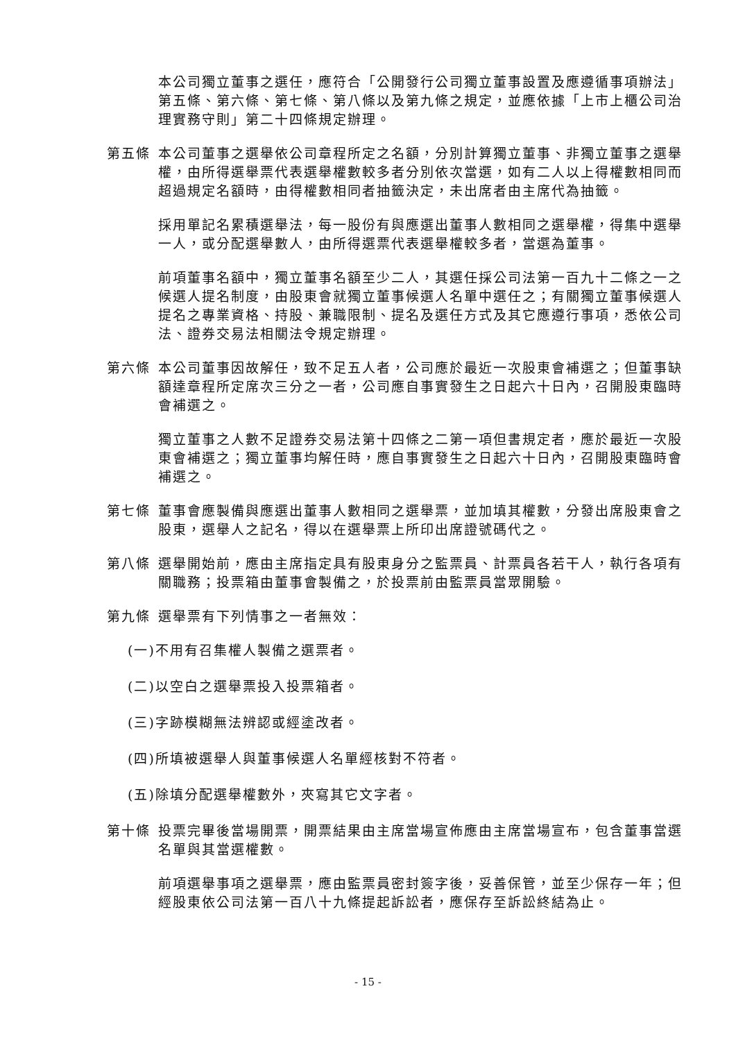本公司獨立董事之選任，應符合「公開發行公司獨立董事設置及應遵循事項辦法」第五條、第六條、第七條、第八條以及第九條之規定，並應依據「上市上櫃公司治理實務守則」第二十四條規定辦理。
第五條 本公司董事之選舉依公司章程所定之名額，分別計算獨立董事、非獨立董事之選舉權，由所得選舉票代表選舉權數較多者分別依次當選，如有二人以上得權數相同而超過規定名額時，由得權數相同者抽籤決定，未出席者由主席代為抽籤。
採用單記名累積選舉法，每一股份有與應選出董事人數相同之選舉權，得集中選舉一人，或分配選舉數人，由所得選票代表選舉權較多者，當選為董事。
前項董事名額中，獨立董事名額至少二人，其選任採公司法第一百九十二條之一之候選人提名制度，由股東會就獨立董事候選人名單中選任之；有關獨立董事候選人提名之專業資格、持股、兼職限制、提名及選任方式及其它應遵行事項，悉依公司法、證券交易法相關法令規定辦理。
第六條 本公司董事因故解任，致不足五人者，公司應於最近一次股東會補選之；但董事缺額達章程所定席次三分之一者，公司應自事實發生之日起六十日內，召開股東臨時會補選之。
獨立董事之人數不足證券交易法第十四條之二第一項但書規定者，應於最近一次股東會補選之；獨立董事均解任時，應自事實發生之日起六十日內，召開股東臨時會補選之。
第七條 董事會應製備與應選出董事人數相同之選舉票，並加填其權數，分發出席股東會之股東，選舉人之記名，得以在選舉票上所印出席證號碼代之。
第八條 選舉開始前，應由主席指定具有股東身分之監票員、計票員各若干人，執行各項有關職務；投票箱由董事會製備之，於投票前由監票員當眾開驗。
第九條 選舉票有下列情事之一者無效：
(一)不用有召集權人製備之選票者。
(二)以空白之選舉票投入投票箱者。
(三)字跡模糊無法辨認或經塗改者。
(四)所填被選舉人與董事候選人名單經核對不符者。
(五)除填分配選舉權數外，夾寫其它文字者。
第十條 投票完畢後當場開票，開票結果由主席當場宣佈應由主席當場宣布，包含董事當選名單與其當選權數。
前項選舉事項之選舉票，應由監票員密封簽字後，妥善保管，並至少保存一年；但經股東依公司法第一百八十九條提起訴訟者，應保存至訴訟終結為止。
- 15 -